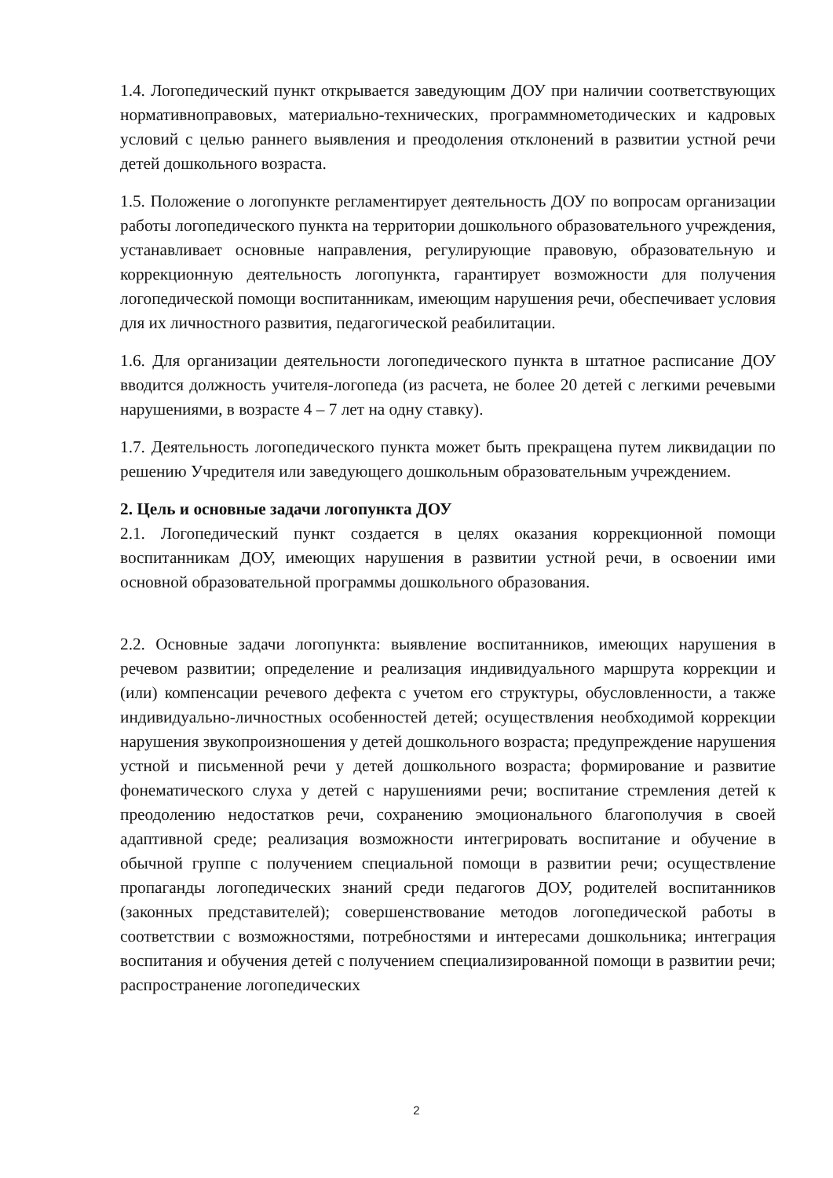1.4. Логопедический пункт открывается заведующим ДОУ при наличии соответствующих нормативноправовых, материально-технических, программнометодических и кадровых условий с целью раннего выявления и преодоления отклонений в развитии устной речи детей дошкольного возраста.
1.5. Положение о логопункте регламентирует деятельность ДОУ по вопросам организации работы логопедического пункта на территории дошкольного образовательного учреждения, устанавливает основные направления, регулирующие правовую, образовательную и коррекционную деятельность логопункта, гарантирует возможности для получения логопедической помощи воспитанникам, имеющим нарушения речи, обеспечивает условия для их личностного развития, педагогической реабилитации.
1.6. Для организации деятельности логопедического пункта в штатное расписание ДОУ вводится должность учителя-логопеда (из расчета, не более 20 детей с легкими речевыми нарушениями, в возрасте 4 – 7 лет на одну ставку).
1.7. Деятельность логопедического пункта может быть прекращена путем ликвидации по решению Учредителя или заведующего дошкольным образовательным учреждением.
2. Цель и основные задачи логопункта ДОУ
2.1. Логопедический пункт создается в целях оказания коррекционной помощи воспитанникам ДОУ, имеющих нарушения в развитии устной речи, в освоении ими основной образовательной программы дошкольного образования.
2.2. Основные задачи логопункта: выявление воспитанников, имеющих нарушения в речевом развитии; определение и реализация индивидуального маршрута коррекции и (или) компенсации речевого дефекта с учетом его структуры, обусловленности, а также индивидуально-личностных особенностей детей; осуществления необходимой коррекции нарушения звукопроизношения у детей дошкольного возраста; предупреждение нарушения устной и письменной речи у детей дошкольного возраста; формирование и развитие фонематического слуха у детей с нарушениями речи; воспитание стремления детей к преодолению недостатков речи, сохранению эмоционального благополучия в своей адаптивной среде; реализация возможности интегрировать воспитание и обучение в обычной группе с получением специальной помощи в развитии речи; осуществление пропаганды логопедических знаний среди педагогов ДОУ, родителей воспитанников (законных представителей); совершенствование методов логопедической работы в соответствии с возможностями, потребностями и интересами дошкольника; интеграция воспитания и обучения детей с получением специализированной помощи в развитии речи; распространение логопедических
2